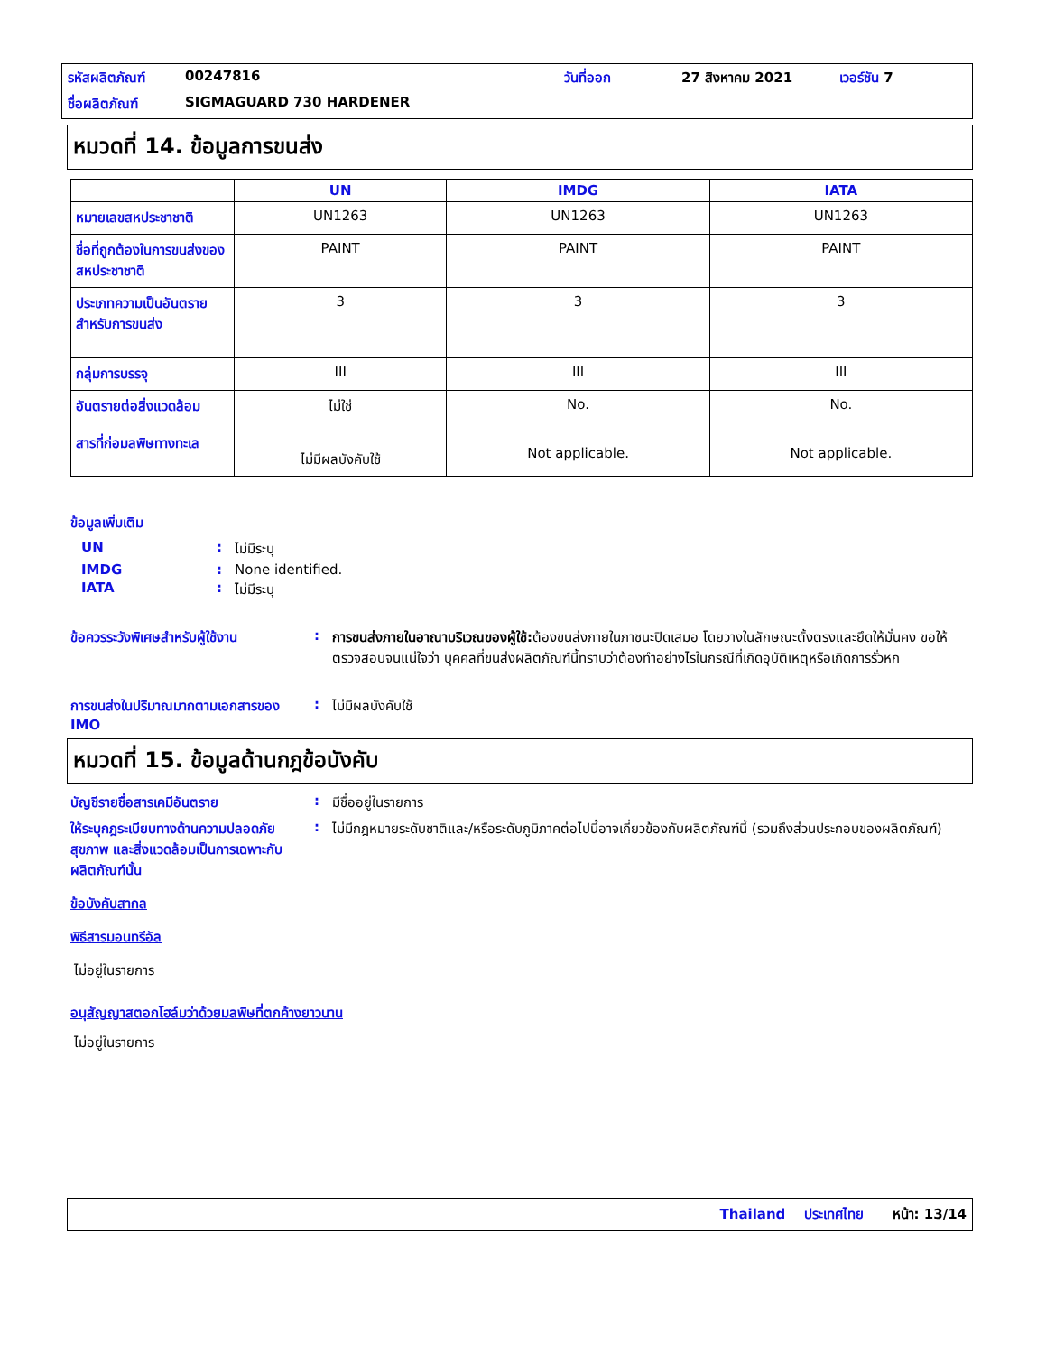รหัสผลิตภัณฑ์ 00247816 วันที่ออก 27 สิงหาคม 2021 เวอร์ชัน 7 ชื่อผลิตภัณฑ์ SIGMAGUARD 730 HARDENER
หมวดที่ 14. ข้อมูลการขนส่ง
| | UN | IMDG | IATA |
| --- | --- | --- | --- |
| หมายเลขสหประชาชาติ | UN1263 | UN1263 | UN1263 |
| ชื่อที่ถูกต้องในการขนส่งของสหประชาชาติ | PAINT | PAINT | PAINT |
| ประเภทความเป็นอันตรายสำหรับการขนส่ง | 3 | 3 | 3 |
| กลุ่มการบรรจุ | III | III | III |
| อันตรายต่อสิ่งแวดล้อม สารที่ก่อมลพิษทางทะเล | ไม่ใช่ ไม่มีผลบังคับใช้ | No. Not applicable. | No. Not applicable. |
ข้อมูลเพิ่มเติม
UN: ไม่มีระบุ
IMDG: None identified.
IATA: ไม่มีระบุ
ข้อควรระวังพิเศษสำหรับผู้ใช้งาน: การขนส่งภายในอาณาบริเวณของผู้ใช้: ต้องขนส่งภายในภาชนะปิดเสมอ โดยวางในลักษณะตั้งตรงและยึดให้มั่นคง ขอให้ตรวจสอบจนแน่ใจว่า บุคคลที่ขนส่งผลิตภัณฑ์นี้ทราบว่าต้องทำอย่างไรในกรณีที่เกิดอุบัติเหตุหรือเกิดการรั่วหก
การขนส่งในปริมาณมากตามเอกสารของ IMO: ไม่มีผลบังคับใช้
หมวดที่ 15. ข้อมูลด้านกฎข้อบังคับ
บัญชีรายชื่อสารเคมีอันตราย: มีชื่ออยู่ในรายการ
ให้ระบุกฎระเบียบทางด้านความปลอดภัย สุขภาพ และสิ่งแวดล้อมเป็นการเฉพาะกับผลิตภัณฑ์นั้น: ไม่มีกฎหมายระดับชาติและ/หรือระดับภูมิภาคต่อไปนี้อาจเกี่ยวข้องกับผลิตภัณฑ์นี้ (รวมถึงส่วนประกอบของผลิตภัณฑ์)
ข้อบังคับสากล
พิธีสารมอนทรีอัล
ไม่อยู่ในรายการ
อนุสัญญาสตอกโฮล์มว่าด้วยมลพิษที่ตกค้างยาวนาน
ไม่อยู่ในรายการ
Thailand ประเทศไทย หน้า: 13/14